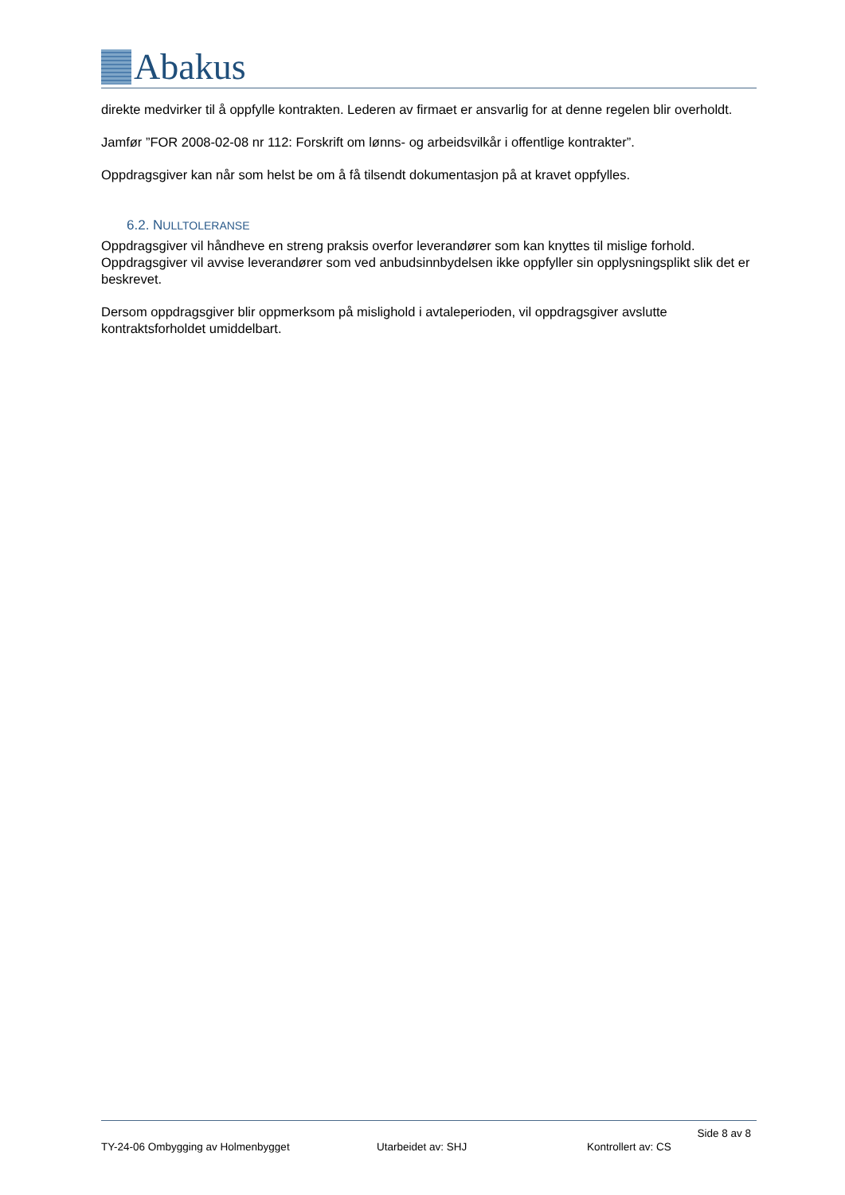Abakus
direkte medvirker til å oppfylle kontrakten. Lederen av firmaet er ansvarlig for at denne regelen blir overholdt.
Jamfør ”FOR 2008-02-08 nr 112: Forskrift om lønns- og arbeidsvilkår i offentlige kontrakter”.
Oppdragsgiver kan når som helst be om å få tilsendt dokumentasjon på at kravet oppfylles.
6.2. NULLTOLERANSE
Oppdragsgiver vil håndheve en streng praksis overfor leverandører som kan knyttes til mislige forhold. Oppdragsgiver vil avvise leverandører som ved anbudsinnbydelsen ikke oppfyller sin opplysningsplikt slik det er beskrevet.
Dersom oppdragsgiver blir oppmerksom på mislighold i avtaleperioden, vil oppdragsgiver avslutte kontraktsforholdet umiddelbart.
Side 8 av 8
TY-24-06 Ombygging av Holmenbygget Utarbeidet av: SHJ Kontrollert av: CS